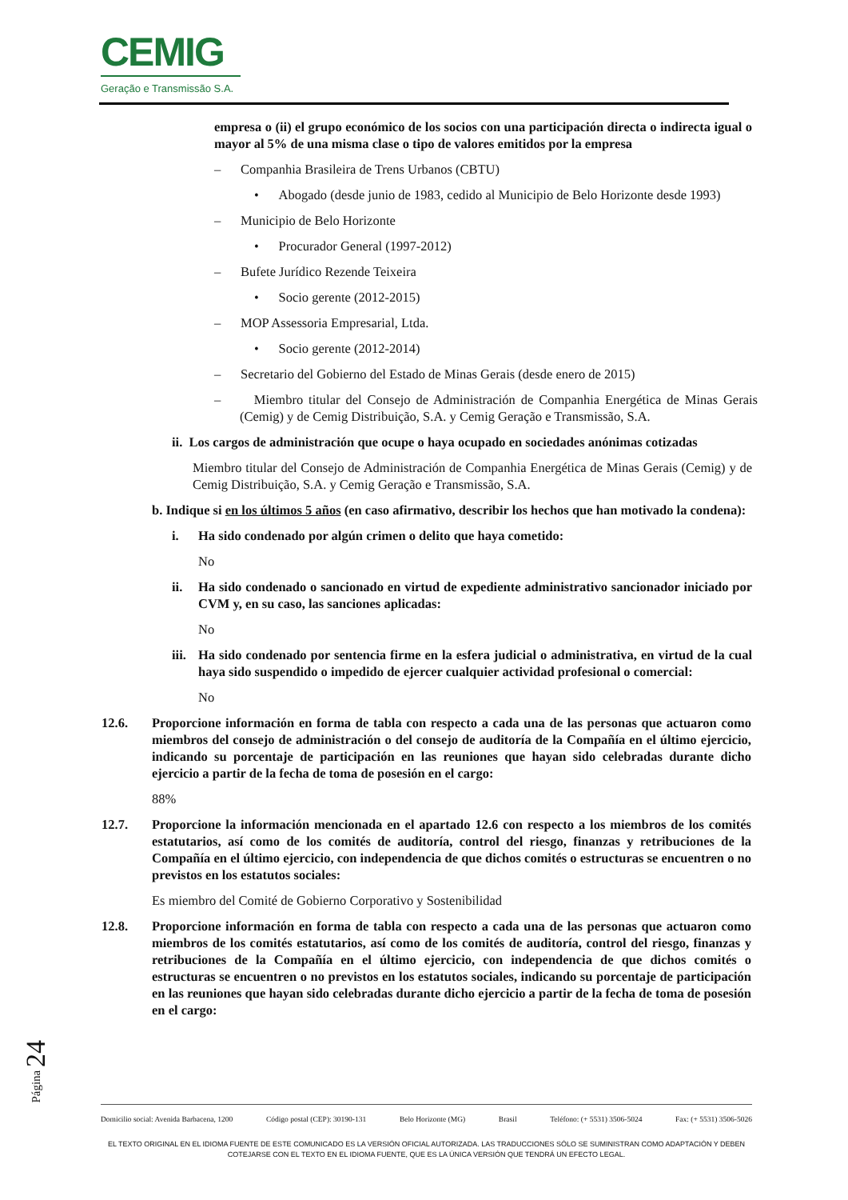CEMIG
Geração e Transmissão S.A.
empresa o (ii) el grupo económico de los socios con una participación directa o indirecta igual o mayor al 5% de una misma clase o tipo de valores emitidos por la empresa
– Companhia Brasileira de Trens Urbanos (CBTU)
• Abogado (desde junio de 1983, cedido al Municipio de Belo Horizonte desde 1993)
– Municipio de Belo Horizonte
• Procurador General (1997-2012)
– Bufete Jurídico Rezende Teixeira
• Socio gerente (2012-2015)
– MOP Assessoria Empresarial, Ltda.
• Socio gerente (2012-2014)
– Secretario del Gobierno del Estado de Minas Gerais (desde enero de 2015)
– Miembro titular del Consejo de Administración de Companhia Energética de Minas Gerais (Cemig) y de Cemig Distribuição, S.A. y Cemig Geração e Transmissão, S.A.
ii. Los cargos de administración que ocupe o haya ocupado en sociedades anónimas cotizadas
Miembro titular del Consejo de Administración de Companhia Energética de Minas Gerais (Cemig) y de Cemig Distribuição, S.A. y Cemig Geração e Transmissão, S.A.
b. Indique si en los últimos 5 años (en caso afirmativo, describir los hechos que han motivado la condena):
i. Ha sido condenado por algún crimen o delito que haya cometido:
No
ii. Ha sido condenado o sancionado en virtud de expediente administrativo sancionador iniciado por CVM y, en su caso, las sanciones aplicadas:
No
iii. Ha sido condenado por sentencia firme en la esfera judicial o administrativa, en virtud de la cual haya sido suspendido o impedido de ejercer cualquier actividad profesional o comercial:
No
12.6. Proporcione información en forma de tabla con respecto a cada una de las personas que actuaron como miembros del consejo de administración o del consejo de auditoría de la Compañía en el último ejercicio, indicando su porcentaje de participación en las reuniones que hayan sido celebradas durante dicho ejercicio a partir de la fecha de toma de posesión en el cargo:
88%
12.7. Proporcione la información mencionada en el apartado 12.6 con respecto a los miembros de los comités estatutarios, así como de los comités de auditoría, control del riesgo, finanzas y retribuciones de la Compañía en el último ejercicio, con independencia de que dichos comités o estructuras se encuentren o no previstos en los estatutos sociales:
Es miembro del Comité de Gobierno Corporativo y Sostenibilidad
12.8. Proporcione información en forma de tabla con respecto a cada una de las personas que actuaron como miembros de los comités estatutarios, así como de los comités de auditoría, control del riesgo, finanzas y retribuciones de la Compañía en el último ejercicio, con independencia de que dichos comités o estructuras se encuentren o no previstos en los estatutos sociales, indicando su porcentaje de participación en las reuniones que hayan sido celebradas durante dicho ejercicio a partir de la fecha de toma de posesión en el cargo:
Página 24
Domicilio social: Avenida Barbacena, 1200 Código postal (CEP): 30190-131 Belo Horizonte (MG) Brasil Teléfono: (+ 5531) 3506-5024 Fax: (+ 5531) 3506-5026
EL TEXTO ORIGINAL EN EL IDIOMA FUENTE DE ESTE COMUNICADO ES LA VERSIÓN OFICIAL AUTORIZADA. LAS TRADUCCIONES SÓLO SE SUMINISTRAN COMO ADAPTACIÓN Y DEBEN
COTEJARSE CON EL TEXTO EN EL IDIOMA FUENTE, QUE ES LA ÚNICA VERSIÓN QUE TENDRÁ UN EFECTO LEGAL.